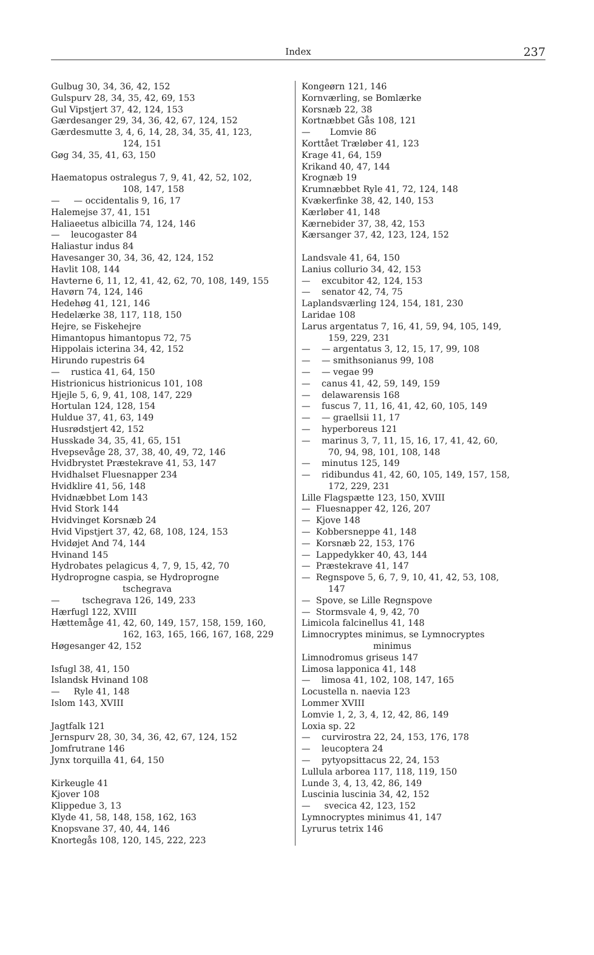Index
237
Gulbug 30, 34, 36, 42, 152
Gulspurv 28, 34, 35, 42, 69, 153
Gul Vipstjert 37, 42, 124, 153
Gærdesanger 29, 34, 36, 42, 67, 124, 152
Gærdesmutte 3, 4, 6, 14, 28, 34, 35, 41, 123,
124, 151
Gøg 34, 35, 41, 63, 150
Haematopus ostralegus 7, 9, 41, 42, 52, 102,
108, 147, 158
— — occidentalis 9, 16, 17
Halemejse 37, 41, 151
Haliaeetus albicilla 74, 124, 146
— leucogaster 84
Haliastur indus 84
Havesanger 30, 34, 36, 42, 124, 152
Havlit 108, 144
Havterne 6, 11, 12, 41, 42, 62, 70, 108, 149, 155
Havørn 74, 124, 146
Hedehøg 41, 121, 146
Hedelærke 38, 117, 118, 150
Hejre, se Fiskehejre
Himantopus himantopus 72, 75
Hippolais icterina 34, 42, 152
Hirundo rupestris 64
— rustica 41, 64, 150
Histrionicus histrionicus 101, 108
Hjejle 5, 6, 9, 41, 108, 147, 229
Hortulan 124, 128, 154
Huldue 37, 41, 63, 149
Husrødstjert 42, 152
Husskade 34, 35, 41, 65, 151
Hvepsevåge 28, 37, 38, 40, 49, 72, 146
Hvidbrystet Præstekrave 41, 53, 147
Hvidhalset Fluesnapper 234
Hvidklire 41, 56, 148
Hvidnæbbet Lom 143
Hvid Stork 144
Hvidvinget Korsnæb 24
Hvid Vipstjert 37, 42, 68, 108, 124, 153
Hvidøjet And 74, 144
Hvinand 145
Hydrobates pelagicus 4, 7, 9, 15, 42, 70
Hydroprogne caspia, se Hydroprogne
tschegrava
— tschegrava 126, 149, 233
Hærfugl 122, XVIII
Hættemåge 41, 42, 60, 149, 157, 158, 159, 160,
162, 163, 165, 166, 167, 168, 229
Høgesanger 42, 152
Isfugl 38, 41, 150
Islandsk Hvinand 108
— Ryle 41, 148
Islom 143, XVIII
Jagtfalk 121
Jernspurv 28, 30, 34, 36, 42, 67, 124, 152
Jomfrutrane 146
Jynx torquilla 41, 64, 150
Kirkeugle 41
Kjover 108
Klippedue 3, 13
Klyde 41, 58, 148, 158, 162, 163
Knopsvane 37, 40, 44, 146
Knortegås 108, 120, 145, 222, 223
Kongeørn 121, 146
Kornværling, se Bomlærke
Korsnæb 22, 38
Kortnæbbet Gås 108, 121
— Lomvie 86
Korttået Træløber 41, 123
Krage 41, 64, 159
Krikand 40, 47, 144
Krognæb 19
Krumnæbbet Ryle 41, 72, 124, 148
Kvækerfinke 38, 42, 140, 153
Kærløber 41, 148
Kærnebider 37, 38, 42, 153
Kærsanger 37, 42, 123, 124, 152
Landsvale 41, 64, 150
Lanius collurio 34, 42, 153
— excubitor 42, 124, 153
— senator 42, 74, 75
Laplandsværling 124, 154, 181, 230
Laridae 108
Larus argentatus 7, 16, 41, 59, 94, 105, 149,
159, 229, 231
— — argentatus 3, 12, 15, 17, 99, 108
— — smithsonianus 99, 108
— — vegae 99
— canus 41, 42, 59, 149, 159
— delawarensis 168
— fuscus 7, 11, 16, 41, 42, 60, 105, 149
— — graellsii 11, 17
— hyperboreus 121
— marinus 3, 7, 11, 15, 16, 17, 41, 42, 60,
70, 94, 98, 101, 108, 148
— minutus 125, 149
— ridibundus 41, 42, 60, 105, 149, 157, 158,
172, 229, 231
Lille Flagspætte 123, 150, XVIII
— Fluesnapper 42, 126, 207
— Kjove 148
— Kobbersneppe 41, 148
— Korsnæb 22, 153, 176
— Lappedykker 40, 43, 144
— Præstekrave 41, 147
— Regnspove 5, 6, 7, 9, 10, 41, 42, 53, 108,
147
— Spove, se Lille Regnspove
— Stormsvale 4, 9, 42, 70
Limicola falcinellus 41, 148
Limnocryptes minimus, se Lymnocryptes
minimus
Limnodromus griseus 147
Limosa lapponica 41, 148
— limosa 41, 102, 108, 147, 165
Locustella n. naevia 123
Lommer XVIII
Lomvie 1, 2, 3, 4, 12, 42, 86, 149
Loxia sp. 22
— curvirostra 22, 24, 153, 176, 178
— leucoptera 24
— pytyopsittacus 22, 24, 153
Lullula arborea 117, 118, 119, 150
Lunde 3, 4, 13, 42, 86, 149
Luscinia luscinia 34, 42, 152
— svecica 42, 123, 152
Lymnocryptes minimus 41, 147
Lyrurus tetrix 146